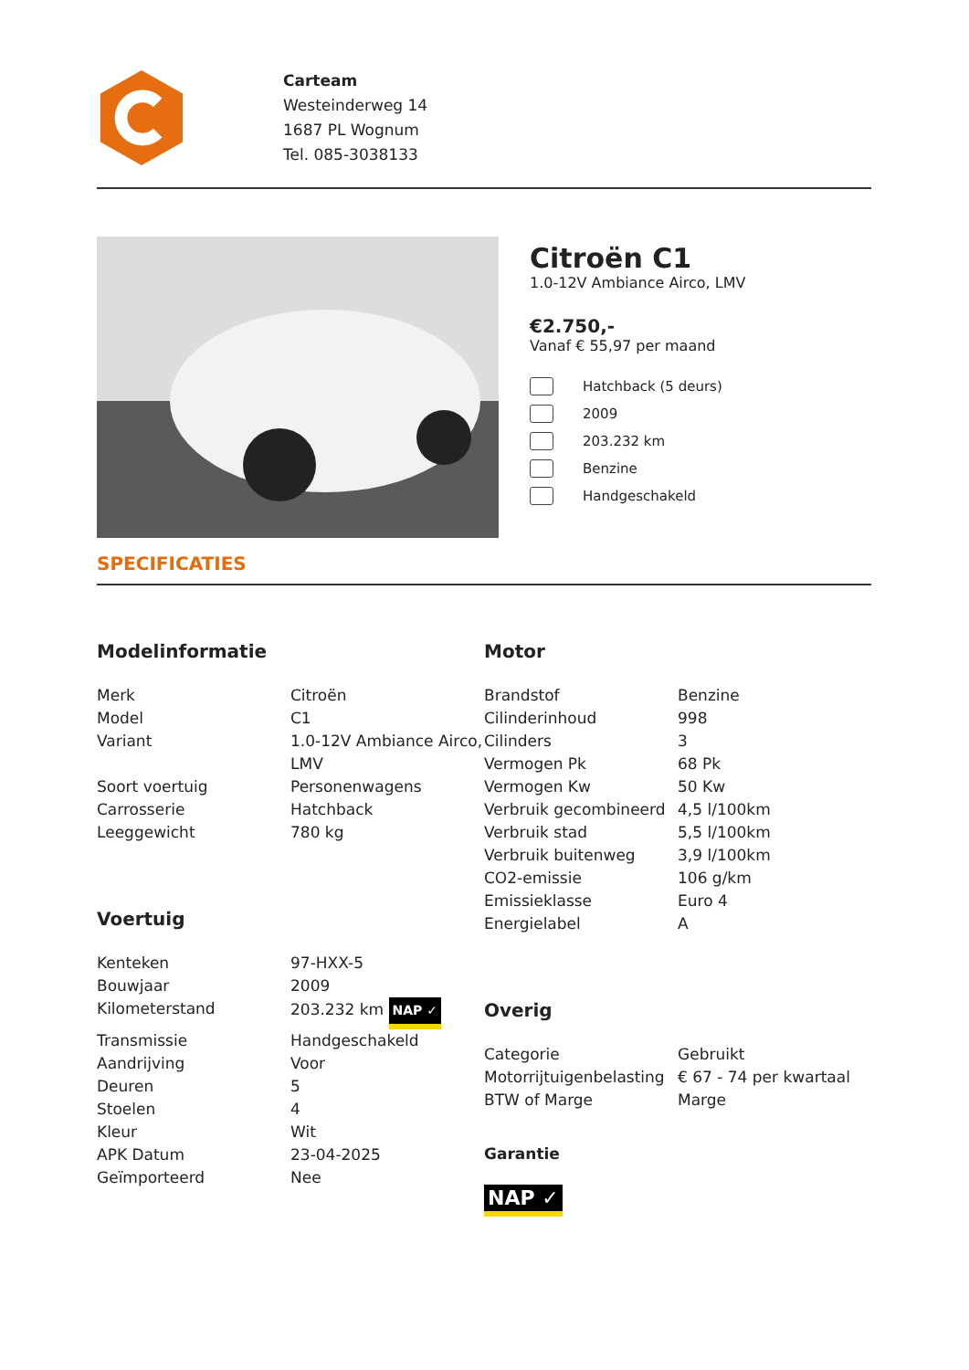Carteam
Westeinderweg 14
1687 PL Wognum
Tel. 085-3038133
Citroën C1
1.0-12V Ambiance Airco, LMV
€2.750,-
Vanaf € 55,97 per maand
Hatchback (5 deurs)
2009
203.232 km
Benzine
Handgeschakeld
SPECIFICATIES
Modelinformatie
| Merk | Citroën |
| Model | C1 |
| Variant | 1.0-12V Ambiance Airco, LMV |
| Soort voertuig | Personenwagens |
| Carrosserie | Hatchback |
| Leeggewicht | 780 kg |
Voertuig
| Kenteken | 97-HXX-5 |
| Bouwjaar | 2009 |
| Kilometerstand | 203.232 km NAP ✓ |
| Transmissie | Handgeschakeld |
| Aandrijving | Voor |
| Deuren | 5 |
| Stoelen | 4 |
| Kleur | Wit |
| APK Datum | 23-04-2025 |
| Geïmporteerd | Nee |
Motor
| Brandstof | Benzine |
| Cilinderinhoud | 998 |
| Cilinders | 3 |
| Vermogen Pk | 68 Pk |
| Vermogen Kw | 50 Kw |
| Verbruik gecombineerd | 4,5 l/100km |
| Verbruik stad | 5,5 l/100km |
| Verbruik buitenweg | 3,9 l/100km |
| CO2-emissie | 106 g/km |
| Emissieklasse | Euro 4 |
| Energielabel | A |
Overig
| Categorie | Gebruikt |
| Motorrijtuigenbelasting | € 67 - 74 per kwartaal |
| BTW of Marge | Marge |
Garantie
NAP ✓